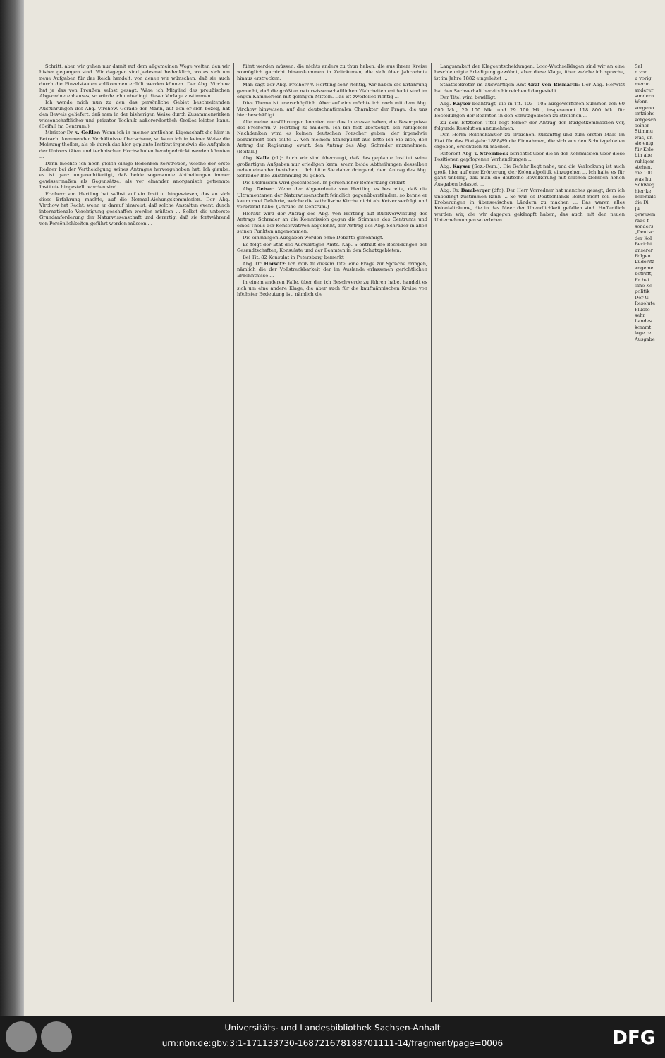Schritt, aber wir gehen nur damit auf dem allgemeinen Wege weiter, den wir bisher gegangen sind. Wir dagegen sind jedesmal bedenklich, wo es sich um neue Aufgaben für das Reich handelt, von denen wir wünschen, daß sie auch durch die Einzelstaaten vollkommen erfüllt werden können. Der Abg. Virchow hat ja das von Preußen selbst gesagt. Wäre ich Mitglied des preußischen Abgeordnetenhauses, so würde ich unbedingt dieser Vorlage zustimmen.
Ich wende mich nun zu den das persönliche Gebiet beschreitenden Ausführungen des Abg. Virchow. Gerade der Mann, auf den er sich bezog, hat den Beweis geliefert, daß man in der bisherigen Weise durch Zusammenwirken wissenschaftlicher und privater Technik außerordentlich Großes leisten kann. (Beifall im Centrum.)
Minister Dr. v. Goßler: Wenn ich in meiner amtlichen Eigenschaft die hier in Betracht kommenden Verhältnisse überschaue, so kann ich in keiner Weise die Meinung theilen, als ob durch das hier geplante Institut irgendwie die Aufgaben der Universitäten und technischen Hochschulen herabgedrückt werden könnten ...
Dann möchte ich noch gleich einige Bedenken zerstreuen, welche der erste Redner bei der Vertheidigung seines Antrages hervorgehoben hat. Ich glaube, es ist ganz ungerechtfertigt, daß beide sogenannte Abtheilungen immer gewissermaßen als Gegensätze, als vor einander anorganisch getrennte Institute hingestellt worden sind ...
Freiherr von Hertling hat selbst auf ein Institut hingewiesen, das an sich diese Erfahrung machte, auf die Normal-Aichungskommission. Der Abg. Virchow hat Recht, wenn er darauf hinweist, daß solche Anstalten event. durch internationale Vereinigung geschaffen werden müßten ... Selbst die unterste Grundanforderung der Naturwissenschaft und derartig, daß sie fortwährend von Persönlichkeiten geführt werden müssen ...
führt werden müssen, die nichts anders zu thun haben, die aus ihrem Kreise womöglich garnicht hinauskommen in Zeiträumen, die sich über Jahrzehnte hinaus erstrecken.
Man sagt der Abg. Freiherr v. Hertling sehr richtig, wir haben die Erfahrung gemacht, daß die größten naturwissenschaftlichen Wahrheiten entdeckt sind im engen Kämmerlein mit geringen Mitteln. Das ist zweifellos richtig ...
Dies Thema ist unerschöpflich. Aber auf eins möchte ich noch mit dem Abg. Virchow hinweisen, auf den deutschnationalen Charakter der Frage, die uns hier beschäftigt ...
Alle meine Ausführungen konnten nur das Interesse haben, die Besorgnisse des Freiherrn v. Hertling zu mildern. Ich bin fest überzeugt, bei ruhigerem Nachdenken wird es keinen deutschen Forscher geben, der irgendwie bekümmert sein sollte ... Von meinem Standpunkt aus bitte ich Sie also, den Antrag der Regierung, event. den Antrag des Abg. Schrader anzunehmen. (Beifall.)
Abg. Kalle (nl.): Auch wir sind überzeugt, daß das geplante Institut seine großartigen Aufgaben nur erledigen kann, wenn beide Abtheilungen desselben neben einander bestehen ... Ich bitte Sie daher dringend, dem Antrag des Abg. Schrader Ihre Zustimmung zu geben.
Die Diskussion wird geschlossen. In persönlicher Bemerkung erklärt
Abg. Geiser: Wenn der Abgeordnete von Hertling es bestreite, daß die Ultramontanen der Naturwissenschaft feindlich gegenüberständen, so kenne er kaum zwei Gelehrte, welche die katholische Kirche nicht als Ketzer verfolgt und verbrannt habe. (Unruhe im Centrum.)
Hierauf wird der Antrag des Abg. von Hertling auf Rückverweisung des Antrags Schrader an die Kommission gegen die Stimmen des Centrums und eines Theils der Konservativen abgelehnt, der Antrag des Abg. Schrader in allen seinen Punkten angenommen.
Die einmaligen Ausgaben werden ohne Debatte genehmigt.
Es folgt der Etat des Auswärtigen Amts. Kap. 5 enthält die Besoldungen der Gesandtschaften, Konsulate und der Beamten in den Schutzgebieten.
Bei Tit. 82 Konsulat in Petersburg bemerkt
Abg. Dr. Horwitz: Ich muß zu diesem Titel eine Frage zur Sprache bringen, nämlich die der Vollstreckbarkeit der im Auslande erlassenen gerichtlichen Erkenntnisse ...
In einem anderen Falle, über den ich Beschwerde zu führen habe, handelt es sich um eine andere Klage, die aber auch für die kaufmännischen Kreise von höchster Bedeutung ist, nämlich die
Langsamkeit der Klageentscheidungen. Loco-Wechselklagen sind wir an eine beschleunigte Erledigung gewöhnt, aber diese Klage, über welche ich spreche, ist im Jahre 1882 eingeleitet ...
Staatssekretär im auswärtigen Amt Graf von Bismarck: Der Abg. Horwitz hat den Sachverhalt bereits hinreichend dargestellt ...
Der Titel wird bewilligt.
Abg. Kayser beantragt, die in Tit. 103—105 ausgeworfenen Summen von 60 000 Mk., 29 100 Mk. und 29 100 Mk., insgesammt 118 800 Mk. für Besoldungen der Beamten in den Schutzgebieten zu streichen ...
Zu dem letzteren Titel liegt ferner der Antrag der Budgetkommission vor, folgende Resolution anzunehmen:
Den Herrn Reichskanzler zu ersuchen, zukünftig und zum ersten Male im Etat für das Etatsjahr 1888/89 die Einnahmen, die sich aus den Schutzgebieten ergeben, ersichtlich zu machen.
Referent Abg. v. Strombeck berichtet über die in der Kommission über diese Positionen gepflogenen Verhandlungen ...
Abg. Kayser (Soz.-Dem.): Die Gefahr liegt nahe, und die Verlockung ist auch groß, hier auf eine Erörterung der Kolonialpolitik einzugehen ... Ich halte es für ganz unbillig, daß man die deutsche Bevölkerung mit solchen ziemlich hohen Ausgaben belastet ...
Abg. Dr. Bamberger (dfr.): Der Herr Vorredner hat manches gesagt, dem ich unbedingt zustimmen kann ... So war es Deutschlands Beruf nicht sei, seine Eroberungen in überseeischen Ländern zu machen ... Das waren alles Kolonialträume, die in das Meer der Unendlichkeit gefallen sind. Hoffentlich werden wir, die wir dagegen gekämpft haben, das auch mit den neuen Unternehmungen so erleben.
Sal
n vor
u vorig
merun
anderer
sondern
Wenn
vorgeno
entziehe
vorgesch
seiner
Stimmu
was, un
sie entg
für Kolo
bin abe
ruhigem
stehen.
die 100
was hu
Schwieg
hier ke
kolonials
die Di
Ju
gewesen
rade f
sonders
„Deutsc
der Kol
Bericht
unserer
Folgen
Lüderitz
angeme
betrifft,
Er bei
eine Ko
politik
Der G
Resolute
Flüsse
sehr
Landes
kommt
lage re
Ausgabe
Universitäts- und Landesbibliothek Sachsen-Anhalt
urn:nbn:de:gbv:3:1-171133730-16872167818870111​1-14/fragment/page=0006 DFG